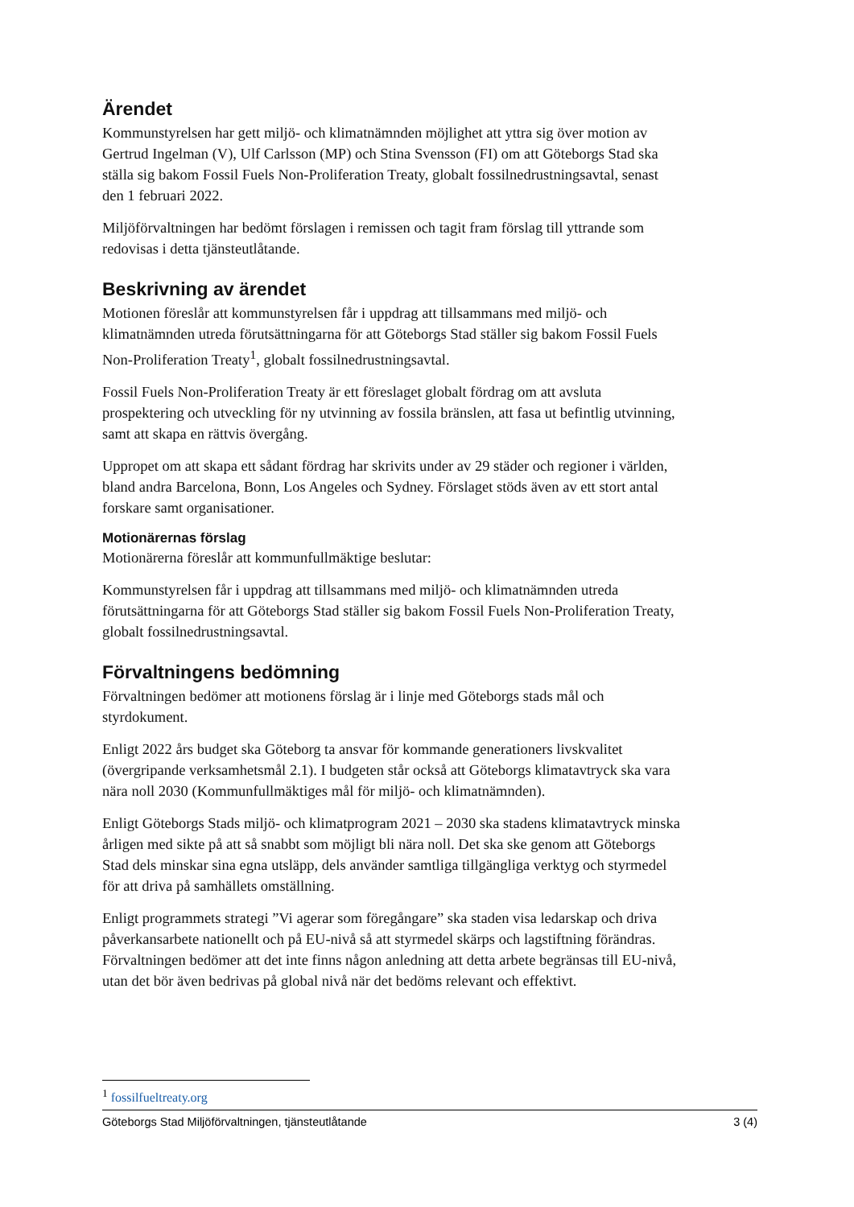Ärendet
Kommunstyrelsen har gett miljö- och klimatnämnden möjlighet att yttra sig över motion av Gertrud Ingelman (V), Ulf Carlsson (MP) och Stina Svensson (FI) om att Göteborgs Stad ska ställa sig bakom Fossil Fuels Non-Proliferation Treaty, globalt fossilnedrustningsavtal, senast den 1 februari 2022.
Miljöförvaltningen har bedömt förslagen i remissen och tagit fram förslag till yttrande som redovisas i detta tjänsteutlåtande.
Beskrivning av ärendet
Motionen föreslår att kommunstyrelsen får i uppdrag att tillsammans med miljö- och klimatnämnden utreda förutsättningarna för att Göteborgs Stad ställer sig bakom Fossil Fuels Non-Proliferation Treaty<sup>1</sup>, globalt fossilnedrustningsavtal.
Fossil Fuels Non-Proliferation Treaty är ett föreslaget globalt fördrag om att avsluta prospektering och utveckling för ny utvinning av fossila bränslen, att fasa ut befintlig utvinning, samt att skapa en rättvis övergång.
Uppropet om att skapa ett sådant fördrag har skrivits under av 29 städer och regioner i världen, bland andra Barcelona, Bonn, Los Angeles och Sydney. Förslaget stöds även av ett stort antal forskare samt organisationer.
Motionärernas förslag
Motionärerna föreslår att kommunfullmäktige beslutar:
Kommunstyrelsen får i uppdrag att tillsammans med miljö- och klimatnämnden utreda förutsättningarna för att Göteborgs Stad ställer sig bakom Fossil Fuels Non-Proliferation Treaty, globalt fossilnedrustningsavtal.
Förvaltningens bedömning
Förvaltningen bedömer att motionens förslag är i linje med Göteborgs stads mål och styrdokument.
Enligt 2022 års budget ska Göteborg ta ansvar för kommande generationers livskvalitet (övergripande verksamhetsmål 2.1). I budgeten står också att Göteborgs klimatavtryck ska vara nära noll 2030 (Kommunfullmäktiges mål för miljö- och klimatnämnden).
Enligt Göteborgs Stads miljö- och klimatprogram 2021 – 2030 ska stadens klimatavtryck minska årligen med sikte på att så snabbt som möjligt bli nära noll. Det ska ske genom att Göteborgs Stad dels minskar sina egna utsläpp, dels använder samtliga tillgängliga verktyg och styrmedel för att driva på samhällets omställning.
Enligt programmets strategi ”Vi agerar som föregångare” ska staden visa ledarskap och driva påverkansarbete nationellt och på EU-nivå så att styrmedel skärps och lagstiftning förändras. Förvaltningen bedömer att det inte finns någon anledning att detta arbete begränsas till EU-nivå, utan det bör även bedrivas på global nivå när det bedöms relevant och effektivt.
<sup>1</sup> fossilfueltreaty.org
Göteborgs Stad Miljöförvaltningen, tjänsteutlåtande 3 (4)